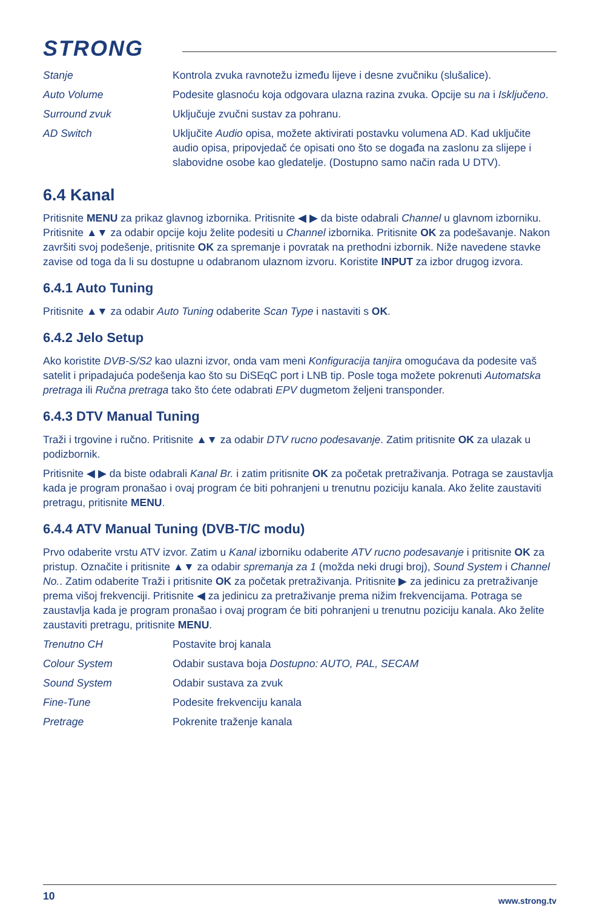STRONG
| Stanje | Kontrola zvuka ravnotežu između lijeve i desne zvučniku (slušalice). |
| Auto Volume | Podesite glasnoću koja odgovara ulazna razina zvuka. Opcije su na i Isključeno . |
| Surround zvuk | Uključuje zvučni sustav za pohranu. |
| AD Switch | Uključite Audio opisa, možete aktivirati postavku volumena AD. Kad uključite audio opisa, pripovjedač će opisati ono što se događa na zaslonu za slijepe i slabovidne osobe kao gledatelje. (Dostupno samo način rada U DTV). |
6.4 Kanal
Pritisnite MENU za prikaz glavnog izbornika. Pritisnite ◀ ▶ da biste odabrali Channel u glavnom izborniku. Pritisnite ▲▼ za odabir opcije koju želite podesiti u Channel izbornika. Pritisnite OK za podešavanje. Nakon završiti svoj podešenje, pritisnite OK za spremanje i povratak na prethodni izbornik. Niže navedene stavke zavise od toga da li su dostupne u odabranom ulaznom izvoru. Koristite INPUT za izbor drugog izvora.
6.4.1 Auto Tuning
Pritisnite ▲▼ za odabir Auto Tuning odaberite Scan Type i nastaviti s OK.
6.4.2 Jelo Setup
Ako koristite DVB-S/S2 kao ulazni izvor, onda vam meni Konfiguracija tanjira omogućava da podesite vaš satelit i pripadajuća podešenja kao što su DiSEqC port i LNB tip. Posle toga možete pokrenuti Automatska pretraga ili Ručna pretraga tako što ćete odabrati EPV dugmetom željeni transponder.
6.4.3 DTV Manual Tuning
Traži i trgovine i ručno. Pritisnite ▲▼ za odabir DTV rucno podesavanje. Zatim pritisnite OK za ulazak u podizbornik.
Pritisnite ◀ ▶ da biste odabrali Kanal Br. i zatim pritisnite OK za početak pretraživanja. Potraga se zaustavlja kada je program pronašao i ovaj program će biti pohranjeni u trenutnu poziciju kanala. Ako želite zaustaviti pretragu, pritisnite MENU.
6.4.4 ATV Manual Tuning (DVB-T/C modu)
Prvo odaberite vrstu ATV izvor. Zatim u Kanal izborniku odaberite ATV rucno podesavanje i pritisnite OK za pristup. Označite i pritisnite ▲▼ za odabir spremanja za 1 (možda neki drugi broj), Sound System i Channel No.. Zatim odaberite Traži i pritisnite OK za početak pretraživanja. Pritisnite ▶ za jedinicu za pretraživanje prema višoj frekvenciji. Pritisnite ◀ za jedinicu za pretraživanje prema nižim frekvencijama. Potraga se zaustavlja kada je program pronašao i ovaj program će biti pohranjeni u trenutnu poziciju kanala. Ako želite zaustaviti pretragu, pritisnite MENU.
| Trenutno CH | Postavite broj kanala |
| Colour System | Odabir sustava boja Dostupno: AUTO, PAL, SECAM |
| Sound System | Odabir sustava za zvuk |
| Fine-Tune | Podesite frekvenciju kanala |
| Pretrage | Pokrenite traženje kanala |
10 www.strong.tv